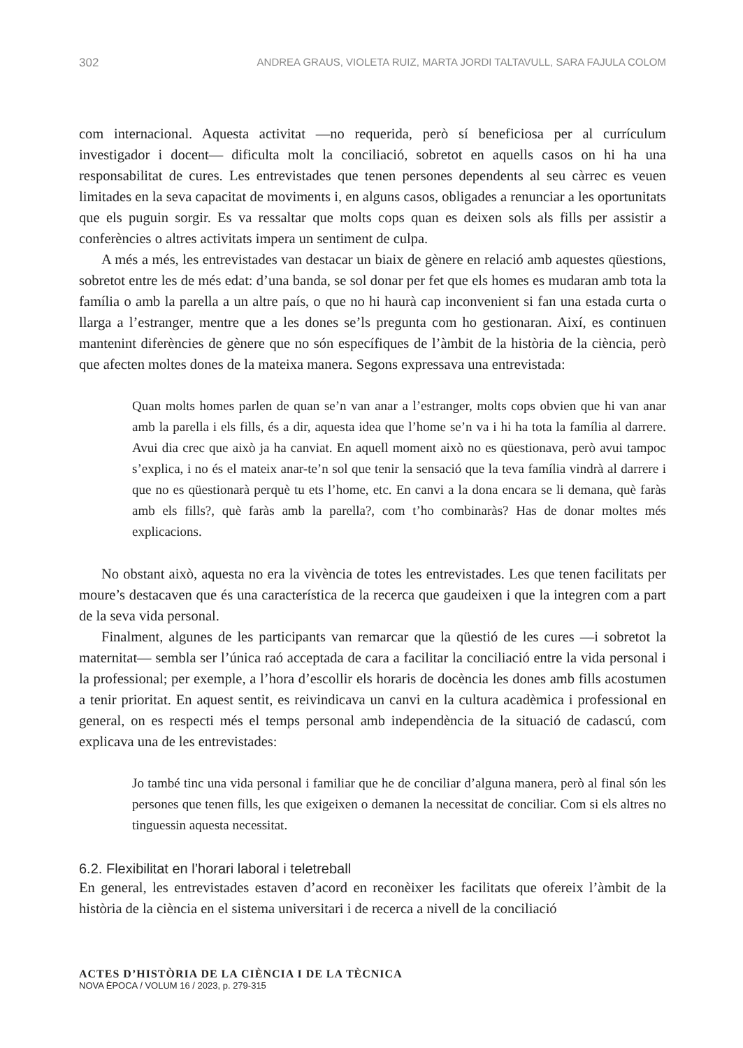302 ANDREA GRAUS, VIOLETA RUIZ, MARTA JORDI TALTAVULL, SARA FAJULA COLOM
com internacional. Aquesta activitat —no requerida, però sí beneficiosa per al currículum investigador i docent— dificulta molt la conciliació, sobretot en aquells casos on hi ha una responsabilitat de cures. Les entrevistades que tenen persones dependents al seu càrrec es veuen limitades en la seva capacitat de moviments i, en alguns casos, obligades a renunciar a les oportunitats que els puguin sorgir. Es va ressaltar que molts cops quan es deixen sols als fills per assistir a conferències o altres activitats impera un sentiment de culpa.
A més a més, les entrevistades van destacar un biaix de gènere en relació amb aquestes qüestions, sobretot entre les de més edat: d’una banda, se sol donar per fet que els homes es mudaran amb tota la família o amb la parella a un altre país, o que no hi haurà cap inconvenient si fan una estada curta o llarga a l’estranger, mentre que a les dones se’ls pregunta com ho gestionaran. Així, es continuen mantenint diferències de gènere que no són específiques de l’àmbit de la història de la ciència, però que afecten moltes dones de la mateixa manera. Segons expressava una entrevistada:
Quan molts homes parlen de quan se’n van anar a l’estranger, molts cops obvien que hi van anar amb la parella i els fills, és a dir, aquesta idea que l’home se’n va i hi ha tota la família al darrere. Avui dia crec que això ja ha canviat. En aquell moment això no es qüestionava, però avui tampoc s’explica, i no és el mateix anar-te’n sol que tenir la sensació que la teva família vindrà al darrere i que no es qüestionarà perquè tu ets l’home, etc. En canvi a la dona encara se li demana, què faràs amb els fills?, què faràs amb la parella?, com t’ho combinaràs? Has de donar moltes més explicacions.
No obstant això, aquesta no era la vivència de totes les entrevistades. Les que tenen facilitats per moure’s destacaven que és una característica de la recerca que gaudeixen i que la integren com a part de la seva vida personal.
Finalment, algunes de les participants van remarcar que la qüestió de les cures —i sobretot la maternitat— sembla ser l’única raó acceptada de cara a facilitar la conciliació entre la vida personal i la professional; per exemple, a l’hora d’escollir els horaris de docència les dones amb fills acostumen a tenir prioritat. En aquest sentit, es reivindicava un canvi en la cultura acadèmica i professional en general, on es respecti més el temps personal amb independència de la situació de cadascú, com explicava una de les entrevistades:
Jo també tinc una vida personal i familiar que he de conciliar d’alguna manera, però al final són les persones que tenen fills, les que exigeixen o demanen la necessitat de conciliar. Com si els altres no tinguessin aquesta necessitat.
6.2. Flexibilitat en l’horari laboral i teletreball
En general, les entrevistades estaven d’acord en reconèixer les facilitats que ofereix l’àmbit de la història de la ciència en el sistema universitari i de recerca a nivell de la conciliació
ACTES D’HISTÒRIA DE LA CIÈNCIA I DE LA TÈCNICA
NOVA ÈPOCA / VOLUM 16 / 2023, p. 279-315